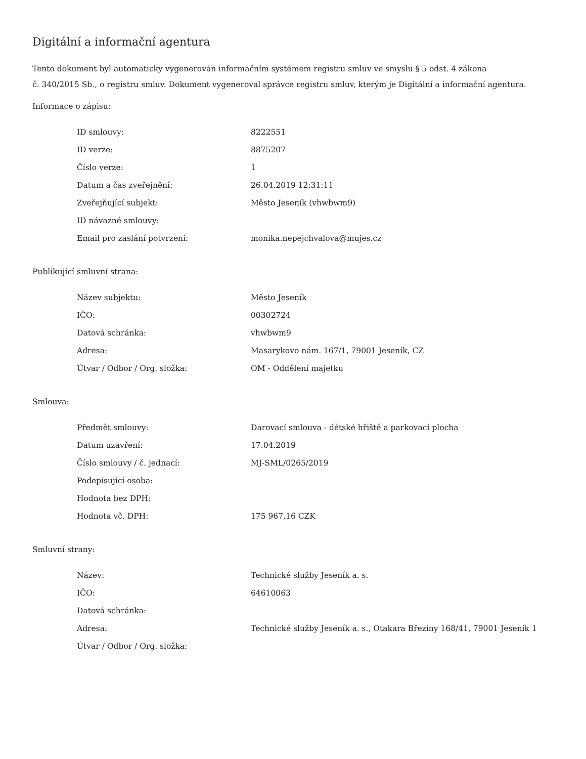Digitální a informační agentura
Tento dokument byl automaticky vygenerován informačním systémem registru smluv ve smyslu § 5 odst. 4 zákona
č. 340/2015 Sb., o registru smluv. Dokument vygeneroval správce registru smluv, kterým je Digitální a informační agentura.
Informace o zápisu:
| ID smlouvy: | 8222551 |
| ID verze: | 8875207 |
| Číslo verze: | 1 |
| Datum a čas zveřejnění: | 26.04.2019 12:31:11 |
| Zveřejňující subjekt: | Město Jeseník (vhwbwm9) |
| ID návazné smlouvy: | |
| Email pro zaslání potvrzení: | monika.nepejchvalova@mujes.cz |
Publikující smluvní strana:
| Název subjektu: | Město Jeseník |
| IČO: | 00302724 |
| Datová schránka: | vhwbwm9 |
| Adresa: | Masarykovo nám. 167/1, 79001 Jeseník, CZ |
| Útvar / Odbor / Org. složka: | OM - Oddělení majetku |
Smlouva:
| Předmět smlouvy: | Darovací smlouva - dětské hřiště a parkovací plocha |
| Datum uzavření: | 17.04.2019 |
| Číslo smlouvy / č. jednací: | MJ-SML/0265/2019 |
| Podepisující osoba: | |
| Hodnota bez DPH: | |
| Hodnota vč. DPH: | 175 967,16 CZK |
Smluvní strany:
| Název: | Technické služby Jeseník a. s. |
| IČO: | 64610063 |
| Datová schránka: | |
| Adresa: | Technické služby Jeseník a. s., Otakara Březiny 168/41, 79001 Jeseník 1 |
| Útvar / Odbor / Org. složka: | |